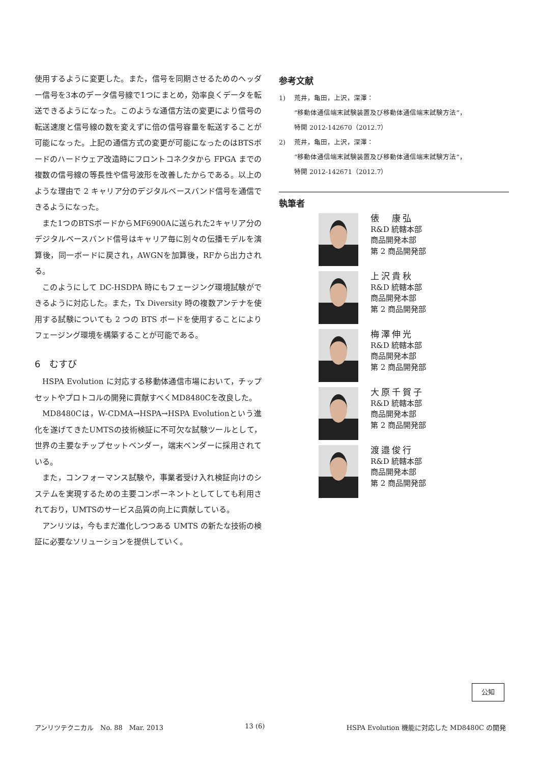使用するように変更した。また，信号を同期させるためのヘッダー信号を3本のデータ信号線で1つにまとめ，効率良くデータを転送できるようになった。このような通信方法の変更により信号の転送速度と信号線の数を変えずに倍の信号容量を転送することが可能になった。上記の通信方式の変更が可能になったのはBTSボードのハードウェア改造時にフロントコネクタから FPGA までの複数の信号線の等長性や信号波形を改善したからである。以上のような理由で 2 キャリア分のデジタルベースバンド信号を通信できるようになった。
また1つのBTSボードからMF6900Aに送られた2キャリア分のデジタルベースバンド信号はキャリア毎に別々の伝播モデルを演算後，同一ボードに戻され，AWGNを加算後，RFから出力される。
このようにして DC-HSDPA 時にもフェージング環境試験ができるように対応した。また，Tx Diversity 時の複数アンテナを使用する試験についても 2 つの BTS ボードを使用することによりフェージング環境を構築することが可能である。
6　むすび
HSPA Evolution に対応する移動体通信市場において，チップセットやプロトコルの開発に貢献すべくMD8480Cを改良した。
MD8480Cは，W-CDMA→HSPA→HSPA Evolutionという進化を遂げてきたUMTSの技術検証に不可欠な試験ツールとして，世界の主要なチップセットベンダー，端末ベンダーに採用されている。
また，コンフォーマンス試験や，事業者受け入れ検証向けのシステムを実現するための主要コンポーネントとしてしても利用されており，UMTSのサービス品質の向上に貢献している。
アンリツは，今もまだ進化しつつある UMTS の新たな技術の検証に必要なソリューションを提供していく。
参考文献
1) 荒井，亀田，上沢，深澤：
“移動体通信端末試験装置及び移動体通信端末試験方法”，
特開 2012-142670（2012.7）
2) 荒井，亀田，上沢，深澤：
“移動体通信端末試験装置及び移動体通信端末試験方法”，
特開 2012-142671（2012.7）
執筆者
俵　康弘
R&D 統轄本部
商品開発本部
第 2 商品開発部
上沢貴秋
R&D 統轄本部
商品開発本部
第 2 商品開発部
梅澤伸光
R&D 統轄本部
商品開発本部
第 2 商品開発部
大原千賀子
R&D 統轄本部
商品開発本部
第 2 商品開発部
渡邉俊行
R&D 統轄本部
商品開発本部
第 2 商品開発部
公知
アンリツテクニカル　No. 88　Mar. 2013 13 (6) HSPA Evolution 機能に対応した MD8480C の開発